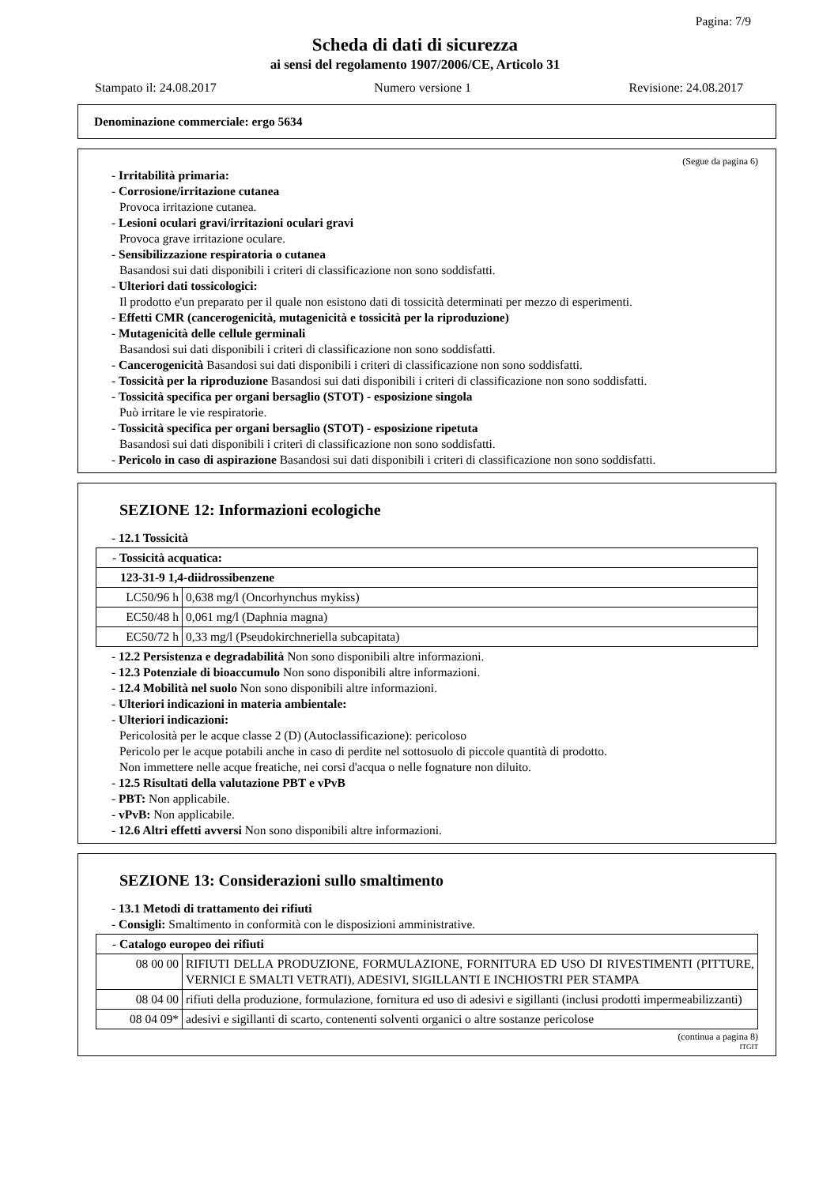Pagina: 7/9
Scheda di dati di sicurezza
ai sensi del regolamento 1907/2006/CE, Articolo 31
Stampato il: 24.08.2017 Numero versione 1 Revisione: 24.08.2017
Denominazione commerciale: ergo 5634
(Segue da pagina 6)
- Irritabilità primaria:
- Corrosione/irritazione cutanea
Provoca irritazione cutanea.
- Lesioni oculari gravi/irritazioni oculari gravi
Provoca grave irritazione oculare.
- Sensibilizzazione respiratoria o cutanea
Basandosi sui dati disponibili i criteri di classificazione non sono soddisfatti.
- Ulteriori dati tossicologici:
Il prodotto e'un preparato per il quale non esistono dati di tossicità determinati per mezzo di esperimenti.
- Effetti CMR (cancerogenicità, mutagenicità e tossicità per la riproduzione)
- Mutagenicità delle cellule germinali
Basandosi sui dati disponibili i criteri di classificazione non sono soddisfatti.
- Cancerogenicità Basandosi sui dati disponibili i criteri di classificazione non sono soddisfatti.
- Tossicità per la riproduzione Basandosi sui dati disponibili i criteri di classificazione non sono soddisfatti.
- Tossicità specifica per organi bersaglio (STOT) - esposizione singola
Può irritare le vie respiratorie.
- Tossicità specifica per organi bersaglio (STOT) - esposizione ripetuta
Basandosi sui dati disponibili i criteri di classificazione non sono soddisfatti.
- Pericolo in caso di aspirazione Basandosi sui dati disponibili i criteri di classificazione non sono soddisfatti.
SEZIONE 12: Informazioni ecologiche
- 12.1 Tossicità
| - Tossicità acquatica: | |
| 123-31-9 1,4-diidrossibenzene | |
| LC50/96 h | 0,638 mg/l (Oncorhynchus mykiss) |
| EC50/48 h | 0,061 mg/l (Daphnia magna) |
| EC50/72 h | 0,33 mg/l (Pseudokirchneriella subcapitata) |
- 12.2 Persistenza e degradabilità Non sono disponibili altre informazioni.
- 12.3 Potenziale di bioaccumulo Non sono disponibili altre informazioni.
- 12.4 Mobilità nel suolo Non sono disponibili altre informazioni.
- Ulteriori indicazioni in materia ambientale:
- Ulteriori indicazioni:
Pericolosità per le acque classe 2 (D) (Autoclassificazione): pericoloso
Pericolo per le acque potabili anche in caso di perdite nel sottosuolo di piccole quantità di prodotto.
Non immettere nelle acque freatiche, nei corsi d'acqua o nelle fognature non diluito.
- 12.5 Risultati della valutazione PBT e vPvB
- PBT: Non applicabile.
- vPvB: Non applicabile.
- 12.6 Altri effetti avversi Non sono disponibili altre informazioni.
SEZIONE 13: Considerazioni sullo smaltimento
- 13.1 Metodi di trattamento dei rifiuti
- Consigli: Smaltimento in conformità con le disposizioni amministrative.
| - Catalogo europeo dei rifiuti | |
| 08 00 00 | RIFIUTI DELLA PRODUZIONE, FORMULAZIONE, FORNITURA ED USO DI RIVESTIMENTI (PITTURE, VERNICI E SMALTI VETRATI), ADESIVI, SIGILLANTI E INCHIOSTRI PER STAMPA |
| 08 04 00 | rifiuti della produzione, formulazione, fornitura ed uso di adesivi e sigillanti (inclusi prodotti impermeabilizzanti) |
| 08 04 09* | adesivi e sigillanti di scarto, contenenti solventi organici o altre sostanze pericolose |
(continua a pagina 8)
ITGIT